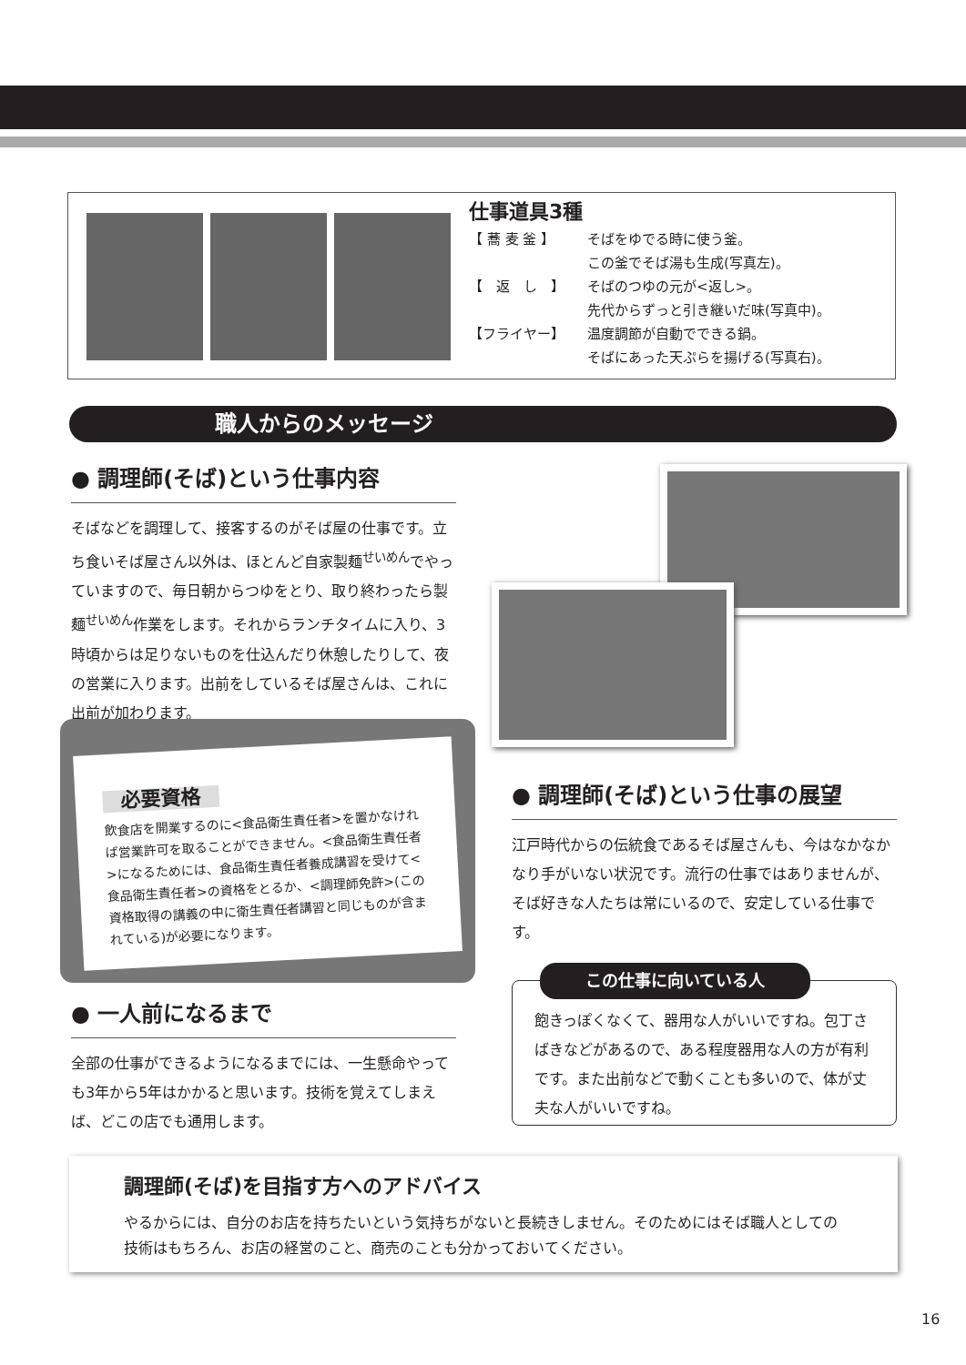仕事道具3種
【 蕎 麦 釜 】 そばをゆでる時に使う釜。
この釜でそば湯も生成(写真左)。
【　返　し　】 そばのつゆの元が<返し>。
先代からずっと引き継いだ味(写真中)。
【フライヤー】 温度調節が自動でできる鍋。
そばにあった天ぷらを揚げる(写真右)。
職人からのメッセージ
● 調理師(そば)という仕事内容
そばなどを調理して、接客するのがそば屋の仕事です。立ち食いそば屋さん以外は、ほとんど自家製麺<sup>せいめん</sup>でやっていますので、毎日朝からつゆをとり、取り終わったら製麺<sup>せいめん</sup>作業をします。それからランチタイムに入り、3時頃からは足りないものを仕込んだり休憩したりして、夜の営業に入ります。出前をしているそば屋さんは、これに出前が加わります。
必要資格
飲食店を開業するのに<食品衛生責任者>を置かなければ営業許可を取ることができません。<食品衛生責任者>になるためには、食品衛生責任者養成講習を受けて<食品衛生責任者>の資格をとるか、<調理師免許>(この資格取得の講義の中に衛生責任者講習と同じものが含まれている)が必要になります。
● 調理師(そば)という仕事の展望
江戸時代からの伝統食であるそば屋さんも、今はなかなかなり手がいない状況です。流行の仕事ではありませんが、そば好きな人たちは常にいるので、安定している仕事です。
この仕事に向いている人
飽きっぽくなくて、器用な人がいいですね。包丁さばきなどがあるので、ある程度器用な人の方が有利です。また出前などで動くことも多いので、体が丈夫な人がいいですね。
● 一人前になるまで
全部の仕事ができるようになるまでには、一生懸命やっても3年から5年はかかると思います。技術を覚えてしまえば、どこの店でも通用します。
調理師(そば)を目指す方へのアドバイス
やるからには、自分のお店を持ちたいという気持ちがないと長続きしません。そのためにはそば職人としての技術はもちろん、お店の経営のこと、商売のことも分かっておいてください。
16